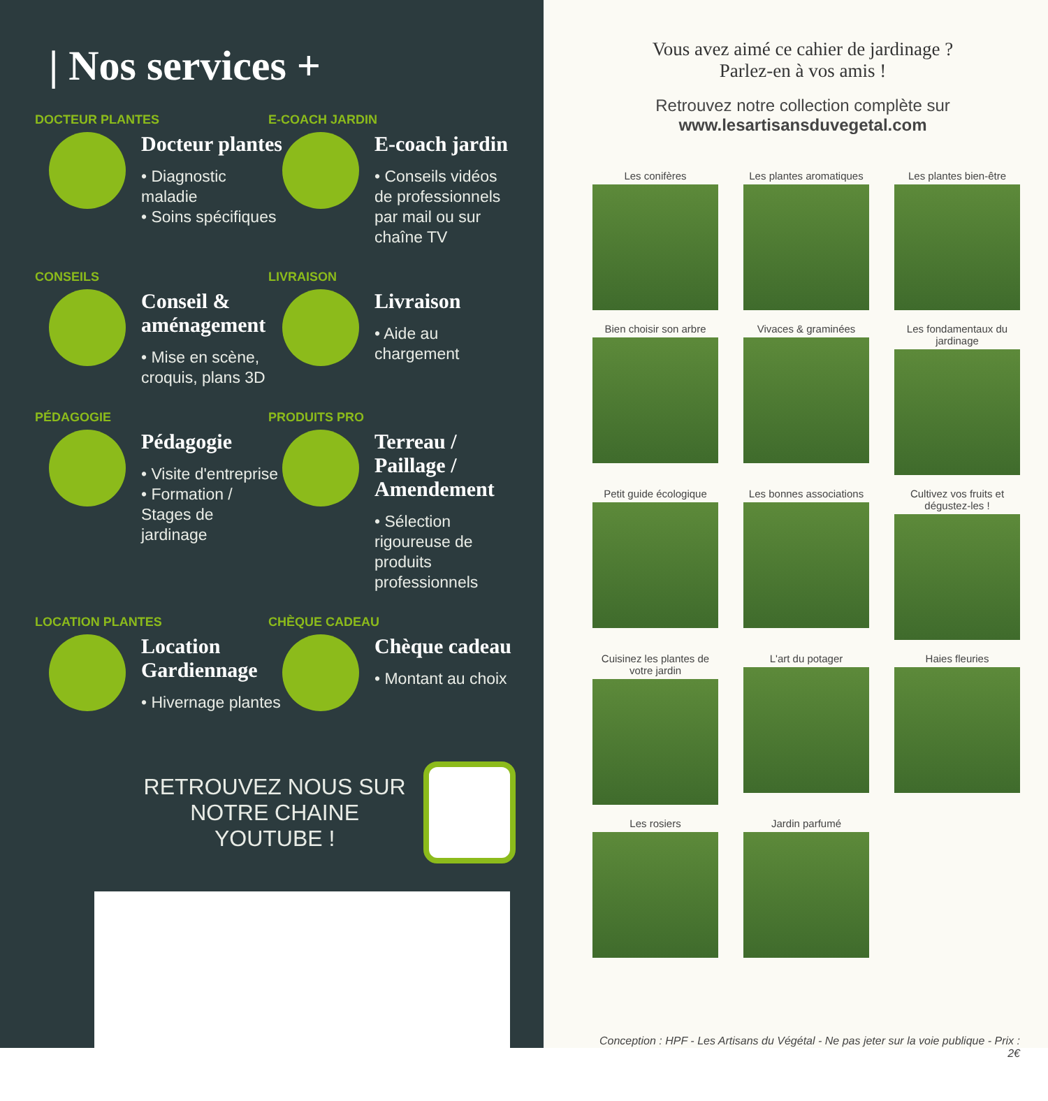| Nos services +
DOCTEUR PLANTES
Docteur plantes
• Diagnostic maladie
• Soins spécifiques
E-COACH JARDIN
E-coach jardin
• Conseils vidéos de professionnels par mail ou sur chaîne TV
CONSEILS
Conseil & aménagement
• Mise en scène, croquis, plans 3D
LIVRAISON
Livraison
• Aide au chargement
PÉDAGOGIE
Pédagogie
• Visite d'entreprise
• Formation / Stages de jardinage
PRODUITS PRO
Terreau / Paillage / Amendement
• Sélection rigoureuse de produits professionnels
LOCATION PLANTES
Location Gardiennage
• Hivernage plantes
CHÈQUE CADEAU
Chèque cadeau
• Montant au choix
RETROUVEZ NOUS SUR
NOTRE CHAINE YOUTUBE !
Vous avez aimé ce cahier de jardinage ?
Parlez-en à vos amis !
Retrouvez notre collection complète sur
www.lesartisansduvegetal.com
Les conifères
Les plantes aromatiques
Les plantes bien-être
Bien choisir son arbre
Vivaces & graminées
Les fondamentaux du jardinage
Petit guide écologique
Les bonnes associations
Cultivez vos fruits et dégustez-les !
Cuisinez les plantes de votre jardin
L'art du potager
Haies fleuries
Les rosiers
Jardin parfumé
Conception : HPF - Les Artisans du Végétal - Ne pas jeter sur la voie publique - Prix : 2€